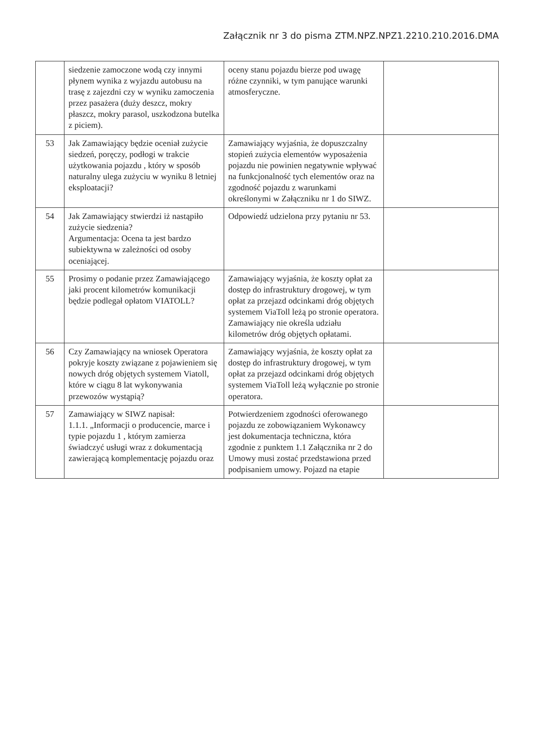Załącznik nr 3 do pisma ZTM.NPZ.NPZ1.2210.210.2016.DMA
| | siedzenie zamoczone wodą czy innymi płynem wynika z wyjazdu autobusu na trasę z zajezdni czy w wyniku zamoczenia przez pasażera (duży deszcz, mokry płaszcz, mokry parasol, uszkodzona butelka z piciem). | oceny stanu pojazdu bierze pod uwagę różne czynniki, w tym panujące warunki atmosferyczne. | |
| 53 | Jak Zamawiający będzie oceniał zużycie siedzeń, poręczy, podłogi w trakcie użytkowania pojazdu , który w sposób naturalny ulega zużyciu w wyniku 8 letniej eksploatacji? | Zamawiający wyjaśnia, że dopuszczalny stopień zużycia elementów wyposażenia pojazdu nie powinien negatywnie wpływać na funkcjonalność tych elementów oraz na zgodność pojazdu z warunkami określonymi w Załączniku nr 1 do SIWZ. | |
| 54 | Jak Zamawiający stwierdzi iż nastąpiło zużycie siedzenia? Argumentacja: Ocena ta jest bardzo subiektywna w zależności od osoby oceniającej. | Odpowiedź udzielona przy pytaniu nr 53. | |
| 55 | Prosimy o podanie przez Zamawiającego jaki procent kilometrów komunikacji będzie podlegał opłatom VIATOLL? | Zamawiający wyjaśnia, że koszty opłat za dostęp do infrastruktury drogowej, w tym opłat za przejazd odcinkami dróg objętych systemem ViaToll leżą po stronie operatora. Zamawiający nie określa udziału kilometrów dróg objętych opłatami. | |
| 56 | Czy Zamawiający na wniosek Operatora pokryje koszty związane z pojawieniem się nowych dróg objętych systemem Viatoll, które w ciągu 8 lat wykonywania przewozów wystąpią? | Zamawiający wyjaśnia, że koszty opłat za dostęp do infrastruktury drogowej, w tym opłat za przejazd odcinkami dróg objętych systemem ViaToll leżą wyłącznie po stronie operatora. | |
| 57 | Zamawiający w SIWZ napisał: 1.1.1. „Informacji o producencie, marce i typie pojazdu 1 , którym zamierza świadczyć usługi wraz z dokumentacją zawierającą komplementację pojazdu oraz | Potwierdzeniem zgodności oferowanego pojazdu ze zobowiązaniem Wykonawcy jest dokumentacja techniczna, która zgodnie z punktem 1.1 Załącznika nr 2 do Umowy musi zostać przedstawiona przed podpisaniem umowy. Pojazd na etapie | |